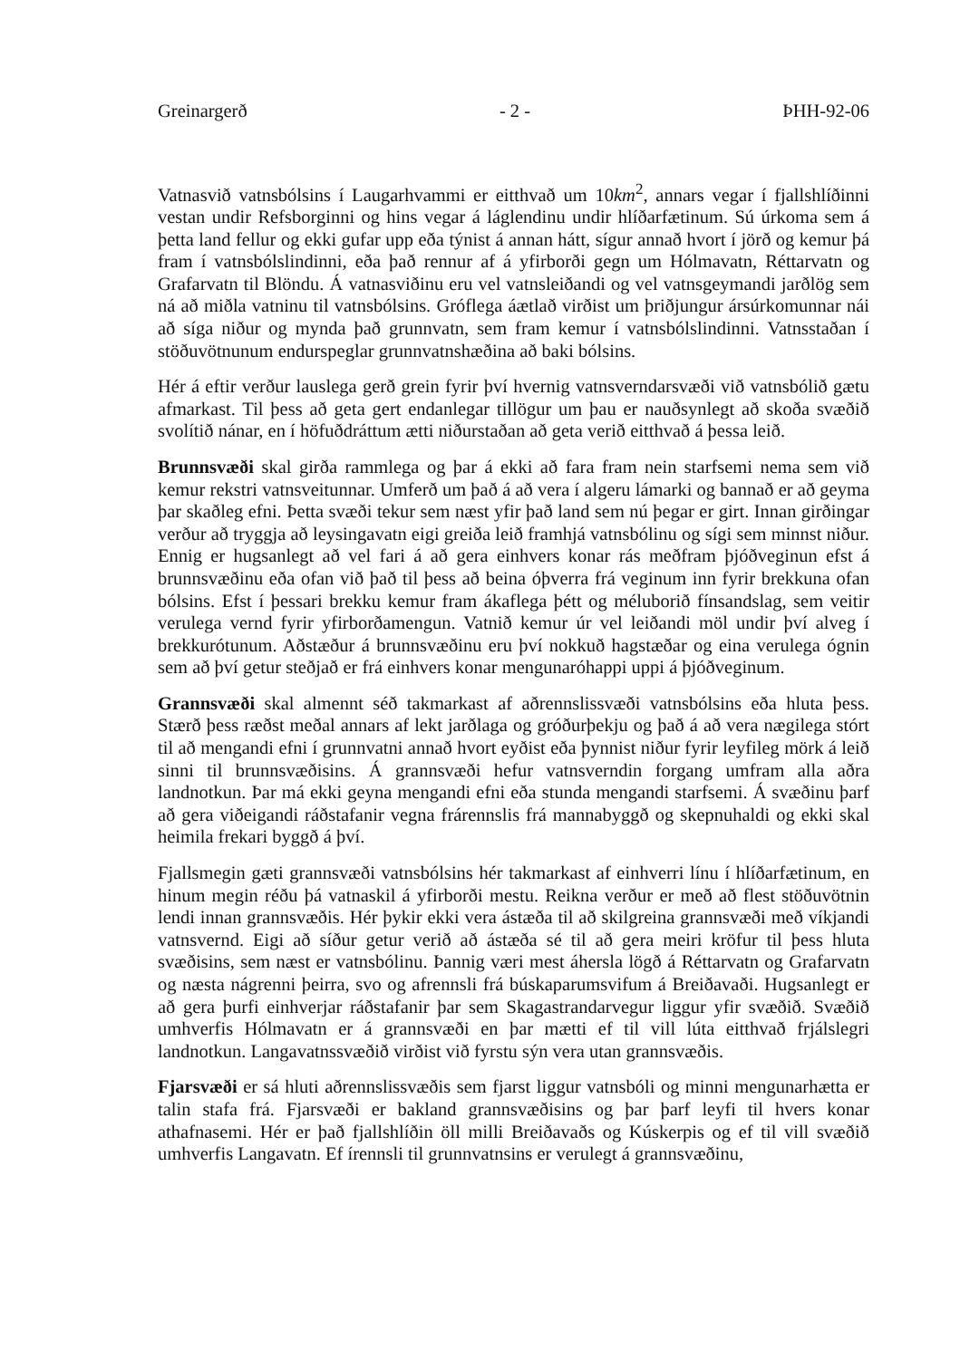Greinargerð - 2 - ÞHH-92-06
Vatnasvið vatnsbólsins í Laugarhvammi er eitthvað um 10km<sup>2</sup>, annars vegar í fjallshlíðinni vestan undir Refsborginni og hins vegar á láglendinu undir hlíðarfætinum. Sú úrkoma sem á þetta land fellur og ekki gufar upp eða týnist á annan hátt, sígur annað hvort í jörð og kemur þá fram í vatnsbólslindinni, eða það rennur af á yfirborði gegn um Hólmavatn, Réttarvatn og Grafarvatn til Blöndu. Á vatnasviðinu eru vel vatnsleiðandi og vel vatnsgeymandi jarðlög sem ná að miðla vatninu til vatnsbólsins. Gróflega áætlað virðist um þriðjungur ársúrkomunnar nái að síga niður og mynda það grunnvatn, sem fram kemur í vatnsbólslindinni. Vatnsstaðan í stöðuvötnunum endurspeglar grunnvatnshæðina að baki bólsins.
Hér á eftir verður lauslega gerð grein fyrir því hvernig vatnsverndarsvæði við vatnsbólið gætu afmarkast. Til þess að geta gert endanlegar tillögur um þau er nauðsynlegt að skoða svæðið svolítið nánar, en í höfuðdráttum ætti niðurstaðan að geta verið eitthvað á þessa leið.
Brunnsvæði skal girða rammlega og þar á ekki að fara fram nein starfsemi nema sem við kemur rekstri vatnsveitunnar. Umferð um það á að vera í algeru lámarki og bannað er að geyma þar skaðleg efni. Þetta svæði tekur sem næst yfir það land sem nú þegar er girt. Innan girðingar verður að tryggja að leysingavatn eigi greiða leið framhjá vatnsbólinu og sígi sem minnst niður. Ennig er hugsanlegt að vel fari á að gera einhvers konar rás meðfram þjóðveginun efst á brunnsvæðinu eða ofan við það til þess að beina óþverra frá veginum inn fyrir brekkuna ofan bólsins. Efst í þessari brekku kemur fram ákaflega þétt og méluborið fínsandslag, sem veitir verulega vernd fyrir yfirborðamengun. Vatnið kemur úr vel leiðandi möl undir því alveg í brekkurótunum. Aðstæður á brunnsvæðinu eru því nokkuð hagstæðar og eina verulega ógnin sem að því getur steðjað er frá einhvers konar mengunaróhappi uppi á þjóðveginum.
Grannsvæði skal almennt séð takmarkast af aðrennslissvæði vatnsbólsins eða hluta þess. Stærð þess ræðst meðal annars af lekt jarðlaga og gróðurþekju og það á að vera nægilega stórt til að mengandi efni í grunnvatni annað hvort eyðist eða þynnist niður fyrir leyfileg mörk á leið sinni til brunnsvæðisins. Á grannsvæði hefur vatnsverndin forgang umfram alla aðra landnotkun. Þar má ekki geyna mengandi efni eða stunda mengandi starfsemi. Á svæðinu þarf að gera viðeigandi ráðstafanir vegna frárennslis frá mannabyggð og skepnuhaldi og ekki skal heimila frekari byggð á því.
Fjallsmegin gæti grannsvæði vatnsbólsins hér takmarkast af einhverri línu í hlíðarfætinum, en hinum megin réðu þá vatnaskil á yfirborði mestu. Reikna verður er með að flest stöðuvötnin lendi innan grannsvæðis. Hér þykir ekki vera ástæða til að skilgreina grannsvæði með víkjandi vatnsvernd. Eigi að síður getur verið að ástæða sé til að gera meiri kröfur til þess hluta svæðisins, sem næst er vatnsbólinu. Þannig væri mest áhersla lögð á Réttarvatn og Grafarvatn og næsta nágrenni þeirra, svo og afrennsli frá búskaparumsvifum á Breiðavaði. Hugsanlegt er að gera þurfi einhverjar ráðstafanir þar sem Skagastrandarvegur liggur yfir svæðið. Svæðið umhverfis Hólmavatn er á grannsvæði en þar mætti ef til vill lúta eitthvað frjálslegri landnotkun. Langavatnssvæðið virðist við fyrstu sýn vera utan grannsvæðis.
Fjarsvæði er sá hluti aðrennslissvæðis sem fjarst liggur vatnsbóli og minni mengunarhætta er talin stafa frá. Fjarsvæði er bakland grannsvæðisins og þar þarf leyfi til hvers konar athafnasemi. Hér er það fjallshlíðin öll milli Breiðavaðs og Kúskerpis og ef til vill svæðið umhverfis Langavatn. Ef írennsli til grunnvatnsins er verulegt á grannsvæðinu,